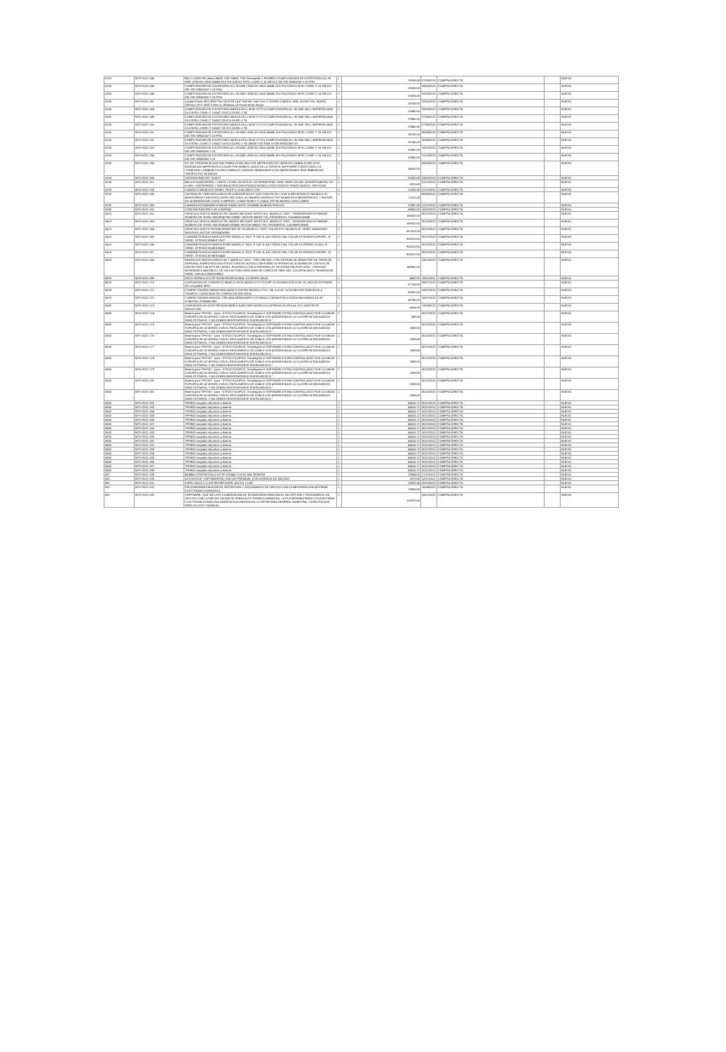| 5150 | MTH-2021-144 | 86LS 1.0000 H87 plaza 24426 7200 24426 7200 Descripción 1 IF209BLS COMPUTADORA DE ESCRITORIO ALL IN ONE LENOVO V50A 24IMB 23.8 PULGADAS INTEL CORE I7 16 GB 512 GB SSD WINDOW S 10 PRO | 1 | 28335.00 | 07/05/2021 | COMPRA DIRECTA | | NUEVO |
| 5150 | MTH-2021-145 | COMPUTADORA DE ESCRITORIO ALL IN ONE LENOVO V50A 24IMB 23.8 PULGADAS INTEL CORE I7 16 GB 512 GB SSD WINDOW S 10 PRO | 1 | 28335.00 | 26/05/2021 | COMPRA DIRECTA | | NUEVO |
| 5150 | MTH-2021-146 | COMPUTADORA DE ESCRITORIO ALL IN ONE LENOVO V50A 24IMB 23.8 PULGADAS INTEL CORE I7 16 GB 512 GB SSD WINDOW S 10 PRO | 1 | 28335.00 | 31/05/2021 | COMPRA DIRECTA | | NUEVO |
| 5150 | MTH-2021-147 | Laptop Gamer MSI GF63 Thin 10SCSR 15.6" Full HD, Intel Core i7-10750H 2.60GHz, 8GB, 512GB SSD, NVIDIA GeForce GTX 1650 Ti Max-Q, Windows 10 Home 64-bit, Negro | 1 | 29758.00 | 22/01/2021 | COMPRA DIRECTA | | NUEVO |
| 5150 | MTH-2021-148 | COMPUTADORA DE ESCRITORIO MARCA DELL MOD XYYC5 COMPUTADORA ALL IN ONE DELL INSPIRON 5400 23.8 INTEL CORE I7 1165G7 DISCO DURO 1 TB | 1 | 28940.00 | 26/05/2021 | COMPRA DIRECTA | | NUEVO |
| 5150 | MTH-2021-149 | COMPUTADORA DE ESCRITORIO MARCA DELL MOD XYYC5 COMPUTADORA ALL IN ONE DELL INSPIRON 5400 23.8 INTEL CORE I7 1165G7 DISCO DURO 1 TB | 1 | 28940.00 | 07/06/2021 | COMPRA DIRECTA | | NUEVO |
| 5150 | MTH-2021-150 | COMPUTADORA DE ESCRITORIO MARCA DELL MOD XYYC5 COMPUTADORA ALL IN ONE DELL INSPIRON 5400 23.8 INTEL CORE I7 1165G7 DISCO DURO 1 TB | 1 | 28940.00 | 07/06/2021 | COMPRA DIRECTA | | NUEVO |
| 5150 | MTH-2021-151 | COMPUTADORA DE ESCRITORIO ALL IN ONE LENOVO V50A 24IMB 23.8 PULGADAS INTEL CORE I7 16 GB 512 GB SSD WINDOW S 10 PRO | 1 | 38135.00 | 06/04/2021 | COMPRA DIRECTA | | NUEVO |
| 5150 | MTH-2021-152 | COMPUTADORA DE ESCRITORIO MARCA DELL MOD XYYC5 COMPUTADORA ALL IN ONE DELL INSPIRON 5400 23.8 INTEL CORE I7 1165G7 DISCO DURO 1 TB 256GB SSD RAM 16 GB WINDOWS 10 | 1 | 31245.00 | 20/08/2021 | COMPRA DIRECTA | | NUEVO |
| 5150 | MTH-2021-153 | COMPUTADORA DE ESCRITORIO ALL IN ONE LENOVO V50A 24IMB 23.8 PULGADAS INTEL CORE I7 16 GB 512 GB SSD WINDOW S 10 | 1 | 32880.00 | 18/10/2021 | COMPRA DIRECTA | | NUEVO |
| 5150 | MTH-2021-154 | COMPUTADORA DE ESCRITORIO ALL IN ONE LENOVO V50A 24IMB 23.8 PULGADAS INTEL CORE I7 16 GB 512 GB SSD WINDOW S 10 | 1 | 32880.00 | 21/10/2021 | COMPRA DIRECTA | | NUEVO |
| 5150 | MTH-2021-155 | KIT DE CREDENCIALIZACION ZEBRA ZC300 INCLUYE IMPRESORA DE TARJETAS ZEBRA ZC300 ZC32 000C00EA00 IMPRESION A COLOR POR AMBOS LADOS DE LA TARJETA SOFTWARE CARDSTUDIO 2.0 STANDARD 1 RIBBON COLOR 5 PANELES YMCKOK RENDIMIENTO 200 IMPRESIONES POR RIBBON 200 TARJETA PVC BLANCAS | 1 | 34550.00 | 05/03/2021 | COMPRA DIRECTA | | NUEVO |
| 5150 | MTH-2021-156 | SISTEMA INDETEC SAACG | 1 | 52500.00 | 03/02/2021 | COMPRA DIRECTA | | NUEVO |
| 5230 | MTH-2021-157 | BALA IP 4 MEGAPIXEL / LENTE 2.8 MM / 30 MTS IR / EXTERIOR IP66 / WIFI / WDR 120 DB / SOPORTA MICRO SD / H.265+ / MICRÓFONO Y BOCINA INTERCONSTRUIDO MODELO DS2CV2041G2-IDW(D) MARCA: HIKVISION | 1 | 2020.00 | 31/12/2021 | COMPRA DIRECTA | | NUEVO |
| 5230 | MTH-2021-158 | CAMARA CANON EOS REBEL T8I EF-S 18-55 MM IS STM | 1 | 21000.00 | 31/12/2021 | COMPRA DIRECTA | | NUEVO |
| 5230 | MTH-2021-159 | SISTEMA DE VIDEOVIGILANCIA DE 4 MEGAPIXELES QUE CONSTA DE 1 DVR 4 MEGAPIXELES MODELO EV 4004TURBOD CON DISCO DURO INCLUIDO, 4 CAMARAS MODELO THC B140M DE 4 MEGAPIXELES, 1 FUENTE DE ALIMENTACION 12VDC 5 AMPERS, CONECTORES Y CABLE UTP BLINDADO 100% COBRE | 1 | 21112.00 | 09/08/2021 | COMPRA DIRECTA | | NUEVO |
| 5230 | MTH-2021-160 | CAMARA FOTOGRAFICA NIKON D5600 LENTE 18-55MM 24 MEGA PIXELES | 1 | 21987.00 | 31/12/2021 | COMPRA DIRECTA | | NUEVO |
| 5290 | MTH-2021-161 | CONCENTRADORES DE OXIGENO | 1 | 69600.00 | 16/02/2021 | COMPRA DIRECTA | | NUEVO |
| 5410 | MTH-2021-162 | VEHICULO NUEVO MARCA KTM, NAKED 390 DUKE WHITE B.D. MODELO "2021", TRANSMISION ESTANDAR, NUMERO DE SERIE VBKJPJ40?MC285847, MOTOR M90827731, PEDIMENTO: 21433689100849 | 1 | 168320.00 | 30/12/2021 | COMPRA DIRECTA | | NUEVO |
| 5410 | MTH-2021-163 | VEHICULO NUEVO MARCA KTM, NAKED 390 DUKE WHITE B.D. MODELO "2021", TRANSMISION ESTANDAR, NUMERO DE SERIE VBKJPJ40MC285898, MOTOR M90827785, PEDIMENTO: 21433689100849 | 1 | 168320.00 | 30/12/2021 | COMPRA DIRECTA | | NUEVO |
| 5410 | MTH-2021-164 | VEHICULO NUEVO NISSAN FRONTIER SE TM MODELO "2022" COLOR EXT: BLANCO N° SERIE: 3N6AD33A?NK819163, MOTOR QR25442493H. | 1 | 557618.28 | 30/12/2021 | COMPRA DIRECTA | | NUEVO |
| 5410 | MTH-2021-165 | CAMIONETA NUEVA MARCA FORD MODELO "2021" F-150 XL 4X2 CREW CAB, COLOR EXTERIOR OXFORD , N° SERIE: 1FTEW1CB3MKE72517 | 1 | 905220.00 | 30/12/2021 | COMPRA DIRECTA | | NUEVO |
| 5410 | MTH-2021-166 | CAMIONETA NUEVA MARCA FORD MODELO "2021" F-150 XL 4X2 CREW CAB, COLOR EXTERIOR: PLATA, N° SERIE: 1FTEW1CB1MKE58437. | 1 | 905220.00 | 30/12/2021 | COMPRA DIRECTA | | NUEVO |
| 5410 | MTH-2021-167 | CAMIONETA NUEVA MARCA FORD MODELO "2021" F-150 XL 4X2 CREW CAB, COLOR EXTERIOR OXFORD , N° SERIE: 1FTEW1CB7MKE58443. | 1 | 905220.00 | 30/12/2021 | COMPRA DIRECTA | | NUEVO |
| 5420 | MTH-2021-168 | REMOLQUE NUEVO MARCA AG T MODELO "2021", TIPO OFICINA, CON SISTEMA DE ARRASTRE DE TIRÓN DE DEFENSA, FABRICADO EN ESTRUCTURA DE ACERO CON FORRO EXTERIOR DE ALUMINIO DE 2.00 MTS DE ANCHO POR 3.40 MTS DE LARGO, EQUIPADO CON 4 VENTANILLAS DE ATENCIÓN POR LADO, Y REPISAS INTERIORES ABATIBLES, DE UN EJE CON CAPACIDAD DE CARGA DE 3500 LBS. COLOR BLANCO. NUMERO DE SERIE: 3A91N1228NG209832 | 1 | 148000.00 | 24/12/2021 | COMPRA DIRECTA | | NUEVO |
| 5620 | MTH-2021-169 | GATO HIDRAULICO DE PATIN PROFESIONAL 3.5 PERFIL BAJO | 1 | 4450.00 | 18/11/2021 | COMPRA DIRECTA | | NUEVO |
| 5620 | MTH-2021-170 | CORTADORA DE CONCRETO MARCA CIPSA MODELO CCT13-MP-13-18 PARA DISCO DE 18, MOTOR M POWER DE 13 hp3600 RPM | 1 | 37758.00 | 09/07/2021 | COMPRA DIRECTA | | NUEVO |
| 5620 | MTH-2021-171 | COMPACTADORA VIBRATORIA MARCA SURTEK MODELO PVC 765, 6.5 HP, 15 KN MOTOR LONCIN DE 4 TIEMPOS, CAPACIDAD DE COMPACTACIÓN 30CM | 1 | 42630.00 | 08/07/2021 | COMPRA DIRECTA | | NUEVO |
| 5620 | MTH-2021-172 | COMPACTADORA MANUAL TIPO BAILARINA MARCA HYUNDAI CON MOTOR A GASOLINA HONDA 5.5 HP HYBHT00, SPN6500-800 | 1 | 42746.00 | 15/07/2021 | COMPRA DIRECTA | | NUEVO |
| 5630 | MTH-2021-173 | LIMPIADORA DE ALTA PRESION MARCA KARCHER MODELO K 4 PREMIU M 1800 psi 127v MOTOR DE INDUCCIÓN | 1 | 6954.00 | 13/09/2021 | COMPRA DIRECTA | | NUEVO |
| 5650 | MTH-2021-174 | Batería para TPH700 - 1pza - ESTOS EQUIPOS, Tecnologías O SOFTWARE ESTAN CONTROLADOS POR LA UNION EUROPEA DE ACUERDO CON EL REGLAMENTO DE DOBLE USO 428/2009 BAJO LA CLASIFICACIÓN 5A002A1 PARA TETRAPOL Y NO DEBEN REEXPORTARSE FUERA MEXICO " | 1 | 246.56 | 30/12/2021 | COMPRA DIRECTA | | NUEVO |
| 5650 | MTH-2021-175 | Batería para TPH700 - 1pza - ESTOS EQUIPOS, Tecnologías O SOFTWARE ESTAN CONTROLADOS POR LA UNION EUROPEA DE ACUERDO CON EL REGLAMENTO DE DOBLE USO 428/2009 BAJO LA CLASIFICACIÓN 5A002A1 PARA TETRAPOL Y NO DEBEN REEXPORTARSE FUERA MEXICO " | 1 | 1809.60 | 30/12/2021 | COMPRA DIRECTA | | NUEVO |
| 5650 | MTH-2021-176 | Batería para TPH700 - 1pza - ESTOS EQUIPOS, Tecnologías O SOFTWARE ESTAN CONTROLADOS POR LA UNION EUROPEA DE ACUERDO CON EL REGLAMENTO DE DOBLE USO 428/2009 BAJO LA CLASIFICACIÓN 5A002A1 PARA TETRAPOL Y NO DEBEN REEXPORTARSE FUERA MEXICO " | 1 | 1809.60 | 30/12/2021 | COMPRA DIRECTA | | NUEVO |
| 5650 | MTH-2021-177 | Batería para TPH700 - 1pza - ESTOS EQUIPOS, Tecnologías O SOFTWARE ESTAN CONTROLADOS POR LA UNION EUROPEA DE ACUERDO CON EL REGLAMENTO DE DOBLE USO 428/2009 BAJO LA CLASIFICACIÓN 5A002A1 PARA TETRAPOL Y NO DEBEN REEXPORTARSE FUERA MEXICO " | 1 | 1809.60 | 30/12/2021 | COMPRA DIRECTA | | NUEVO |
| 5650 | MTH-2021-178 | Batería para TPH700 - 1pza - ESTOS EQUIPOS, Tecnologías O SOFTWARE ESTAN CONTROLADOS POR LA UNION EUROPEA DE ACUERDO CON EL REGLAMENTO DE DOBLE USO 428/2009 BAJO LA CLASIFICACIÓN 5A002A1 PARA TETRAPOL Y NO DEBEN REEXPORTARSE FUERA MEXICO " | 1 | 1809.60 | 30/12/2021 | COMPRA DIRECTA | | NUEVO |
| 5650 | MTH-2021-179 | Batería para TPH700 - 1pza - ESTOS EQUIPOS, Tecnologías O SOFTWARE ESTAN CONTROLADOS POR LA UNION EUROPEA DE ACUERDO CON EL REGLAMENTO DE DOBLE USO 428/2009 BAJO LA CLASIFICACIÓN 5A002A1 PARA TETRAPOL Y NO DEBEN REEXPORTARSE FUERA MEXICO " | 1 | 1809.60 | 30/12/2021 | COMPRA DIRECTA | | NUEVO |
| 5650 | MTH-2021-180 | Batería para TPH700 - 1pza - ESTOS EQUIPOS, Tecnologías O SOFTWARE ESTAN CONTROLADOS POR LA UNION EUROPEA DE ACUERDO CON EL REGLAMENTO DE DOBLE USO 428/2009 BAJO LA CLASIFICACIÓN 5A002A1 PARA TETRAPOL Y NO DEBEN REEXPORTARSE FUERA MEXICO " | 1 | 1809.60 | 30/12/2021 | COMPRA DIRECTA | | NUEVO |
| 5650 | MTH-2021-181 | Batería para TPH700 - 1pza - ESTOS EQUIPOS, Tecnologías O SOFTWARE ESTAN CONTROLADOS POR LA UNION EUROPEA DE ACUERDO CON EL REGLAMENTO DE DOBLE USO 428/2009 BAJO LA CLASIFICACIÓN 5A002A1 PARA TETRAPOL Y NO DEBEN REEXPORTARSE FUERA MEXICO " | 1 | 1809.60 | 30/12/2021 | COMPRA DIRECTA | | NUEVO |
| 5650 | MTH-2021-182 | TPH900-cargador,clip,micro y bateria | 1 | 48416.72 | 30/12/2021 | COMPRA DIRECTA | | NUEVO |
| 5650 | MTH-2021-183 | TPH900-cargador,clip,micro y bateria | 1 | 48416.72 | 30/12/2021 | COMPRA DIRECTA | | NUEVO |
| 5650 | MTH-2021-184 | TPH900-cargador,clip,micro y bateria | 1 | 48416.72 | 30/12/2021 | COMPRA DIRECTA | | NUEVO |
| 5650 | MTH-2021-185 | TPH900-cargador,clip,micro y bateria | 1 | 48416.72 | 30/12/2021 | COMPRA DIRECTA | | NUEVO |
| 5650 | MTH-2021-186 | TPH900-cargador,clip,micro y bateria | 1 | 48416.72 | 30/12/2021 | COMPRA DIRECTA | | NUEVO |
| 5650 | MTH-2021-187 | TPH900-cargador,clip,micro y bateria | 1 | 48416.72 | 30/12/2021 | COMPRA DIRECTA | | NUEVO |
| 5650 | MTH-2021-188 | TPH900-cargador,clip,micro y bateria | 1 | 48416.72 | 30/12/2021 | COMPRA DIRECTA | | NUEVO |
| 5650 | MTH-2021-189 | TPH900-cargador,clip,micro y bateria | 1 | 48416.72 | 30/12/2021 | COMPRA DIRECTA | | NUEVO |
| 5650 | MTH-2021-190 | TPH900-cargador,clip,micro y bateria | 1 | 48416.72 | 30/12/2021 | COMPRA DIRECTA | | NUEVO |
| 5650 | MTH-2021-191 | TPH900-cargador,clip,micro y bateria | 1 | 48416.72 | 30/12/2021 | COMPRA DIRECTA | | NUEVO |
| 5650 | MTH-2021-192 | TPH900-cargador,clip,micro y bateria | 1 | 48416.72 | 30/12/2021 | COMPRA DIRECTA | | NUEVO |
| 5650 | MTH-2021-193 | TPH900-cargador,clip,micro y bateria | 1 | 48416.72 | 30/12/2021 | COMPRA DIRECTA | | NUEVO |
| 5650 | MTH-2021-194 | TPH900-cargador,clip,micro y bateria | 1 | 48416.72 | 30/12/2021 | COMPRA DIRECTA | | NUEVO |
| 5650 | MTH-2021-195 | TPH900-cargador,clip,micro y bateria | 1 | 48416.72 | 30/12/2021 | COMPRA DIRECTA | | NUEVO |
| 5650 | MTH-2021-196 | TPH900-cargador,clip,micro y bateria | 1 | 48416.72 | 30/12/2021 | COMPRA DIRECTA | | NUEVO |
| 5650 | MTH-2021-197 | TPH900-cargador,clip,micro y bateria | 1 | 48416.72 | 30/12/2021 | COMPRA DIRECTA | | NUEVO |
| 5650 | MTH-2021-198 | TPH900-cargador,clip,micro y bateria | 1 | 48416.72 | 30/12/2021 | COMPRA DIRECTA | | NUEVO |
| 567 | MTH-2021-199 | BOMBA CENTRIFUGA 3 HP 3F 220/440 V 50-60 MM SIEMENS | 1 | 18384.00 | 17/12/2021 | COMPRA DIRECTA | | NUEVO |
| 591 | MTH-2021-200 | LICENCIA DE SOFTWAREPAQ XMLSAT PREMIUM, CON VIGENCIA DE 365 DÍAS | 1 | 1870.00 | 12/11/2021 | COMPRA DIRECTA | | NUEVO |
| 591 | MTH-2021-201 | ASPEL NOI 9.0 1 USR 99 EMP ASPEL NOI 9.0 2 USR | 1 | 18332.48 | 26/10/2021 | COMPRA DIRECTA | | NUEVO |
| 591 | MTH-2021-202 | EPLATAFORMA PARA ENVIO, RECEPCION Y SEGUIMIENTO DE OFICIOS CON LA IMPLENTACION DE FIRMA ELECTRONICA AVANZADA. | 1 | 78880.00 | 16/04/2021 | COMPRA DIRECTA | | NUEVO |
| 591 | MTH-2021-203 | SOFTWARE, QUE INCLUYE ELABORACIÓN DE PLATAFORMA PARA ENVIO, RECEPCION Y SEGUIMIENTO DE OFICIOS CON LA IMPLEN TACION DE FIRMA ELECTRONICA AVANZADA. LA PLATAFORMA PARA UTILIZAR FIRMA ELECTRONICA PARA DOCUMENTACION EMITIDA EN LA SECRETARIA GENERAL MUNICIPAL. CAPACITACION PARA SU USO Y MANEJO. | 1 | 116320.00 | 28/12/2021 | COMPRA DIRECTA | | NUEVO |